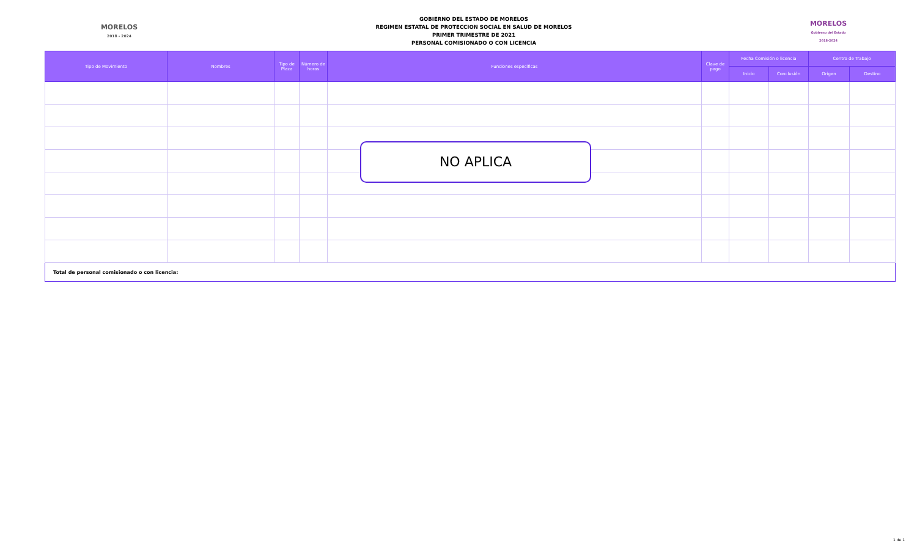MORELOS
2018 - 2024
GOBIERNO DEL ESTADO DE MORELOS
REGIMEN ESTATAL DE PROTECCION SOCIAL EN SALUD DE MORELOS
PRIMER TRIMESTRE DE 2021
PERSONAL COMISIONADO O CON LICENCIA
MORELOS
Gobierno del Estado 2018-2024
| Tipo de Movimiento | Nombres | Tipo de Plaza | Número de horas | Funciones especificas | Clave de pago | Fecha Comisión o licencia | | Centro de Trabajo | |
| --- | --- | --- | --- | --- | --- | --- | --- | --- | --- |
| | | | | | | Inicio | Conclusión | Origen | Destino |
| Total de personal comisionado o con licencia: | | | | | | | | | |
NO APLICA
1 de 1